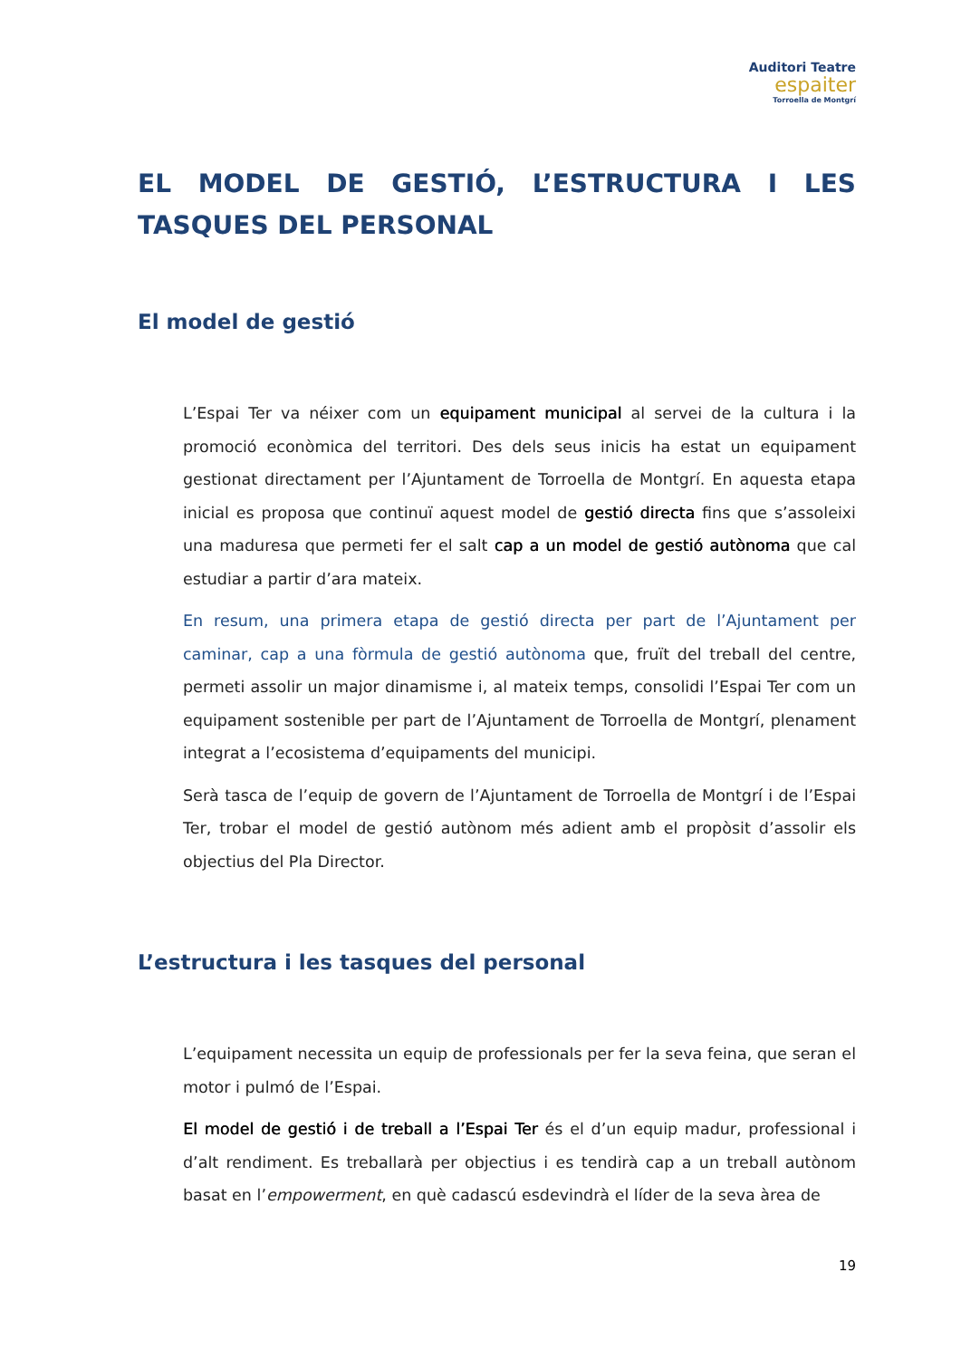Auditori Teatre
espaiter
Torroella de Montgrí
EL MODEL DE GESTIÓ, L’ESTRUCTURA I LES TASQUES DEL PERSONAL
El model de gestió
L’Espai Ter va néixer com un equipament municipal al servei de la cultura i la promoció econòmica del territori. Des dels seus inicis ha estat un equipament gestionat directament per l’Ajuntament de Torroella de Montgrí. En aquesta etapa inicial es proposa que continuï aquest model de gestió directa fins que s’assoleixi una maduresa que permeti fer el salt cap a un model de gestió autònoma que cal estudiar a partir d’ara mateix.
En resum, una primera etapa de gestió directa per part de l’Ajuntament per caminar, cap a una fòrmula de gestió autònoma que, fruït del treball del centre, permeti assolir un major dinamisme i, al mateix temps, consolidi l’Espai Ter com un equipament sostenible per part de l’Ajuntament de Torroella de Montgrí, plenament integrat a l’ecosistema d’equipaments del municipi.
Serà tasca de l’equip de govern de l’Ajuntament de Torroella de Montgrí i de l’Espai Ter, trobar el model de gestió autònom més adient amb el propòsit d’assolir els objectius del Pla Director.
L’estructura i les tasques del personal
L’equipament necessita un equip de professionals per fer la seva feina, que seran el motor i pulmó de l’Espai.
El model de gestió i de treball a l’Espai Ter és el d’un equip madur, professional i d’alt rendiment. Es treballarà per objectius i es tendirà cap a un treball autònom basat en l’empowerment, en què cadascú esdevindrà el líder de la seva àrea de
19